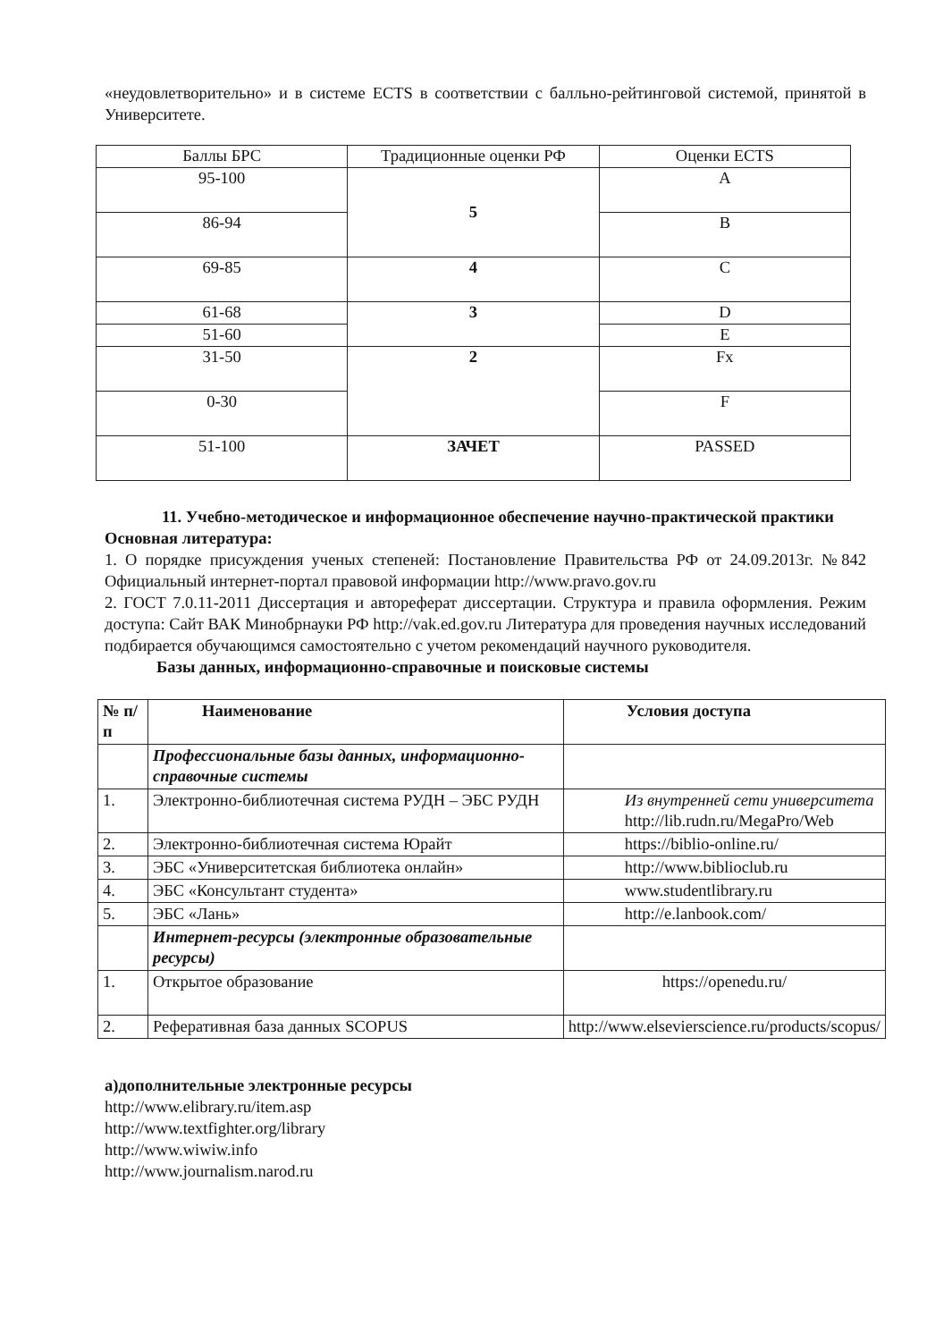«неудовлетворительно» и в системе ECTS в соответствии с балльно-рейтинговой системой, принятой в Университете.
| Баллы БРС | Традиционные оценки РФ | Оценки ECTS |
| --- | --- | --- |
| 95-100 | 5 | A |
| 86-94 | | B |
| 69-85 | 4 | C |
| 61-68 | 3 | D |
| 51-60 | | E |
| 31-50 | 2 | Fx |
| 0-30 | | F |
| 51-100 | ЗАЧЕТ | PASSED |
11. Учебно-методическое и информационное обеспечение научно-практической практики
Основная литература:
1. О порядке присуждения ученых степеней: Постановление Правительства РФ от 24.09.2013г. №842 Официальный интернет-портал правовой информации http://www.pravo.gov.ru
2. ГОСТ 7.0.11-2011 Диссертация и автореферат диссертации. Структура и правила оформления. Режим доступа: Сайт ВАК Минобрнауки РФ http://vak.ed.gov.ru Литература для проведения научных исследований подбирается обучающимся самостоятельно с учетом рекомендаций научного руководителя.
Базы данных, информационно-справочные и поисковые системы
| № п/п | Наименование | Условия доступа |
| --- | --- | --- |
| | Профессиональные базы данных, информационно-справочные системы | |
| 1. | Электронно-библиотечная система РУДН – ЭБС РУДН | Из внутренней сети университета http://lib.rudn.ru/MegaPro/Web |
| 2. | Электронно-библиотечная система Юрайт | https://biblio-online.ru/ |
| 3. | ЭБС «Университетская библиотека онлайн» | http://www.biblioclub.ru |
| 4. | ЭБС «Консультант студента» | www.studentlibrary.ru |
| 5. | ЭБС «Лань» | http://e.lanbook.com/ |
| | Интернет-ресурсы (электронные образовательные ресурсы) | |
| 1. | Открытое образование | https://openedu.ru/ |
| 2. | Реферативная база данных SCOPUS | http://www.elsevierscience.ru/products/scopus/ |
а)дополнительные электронные ресурсы
http://www.elibrary.ru/item.asp
http://www.textfighter.org/library
http://www.wiwiw.info
http://www.journalism.narod.ru